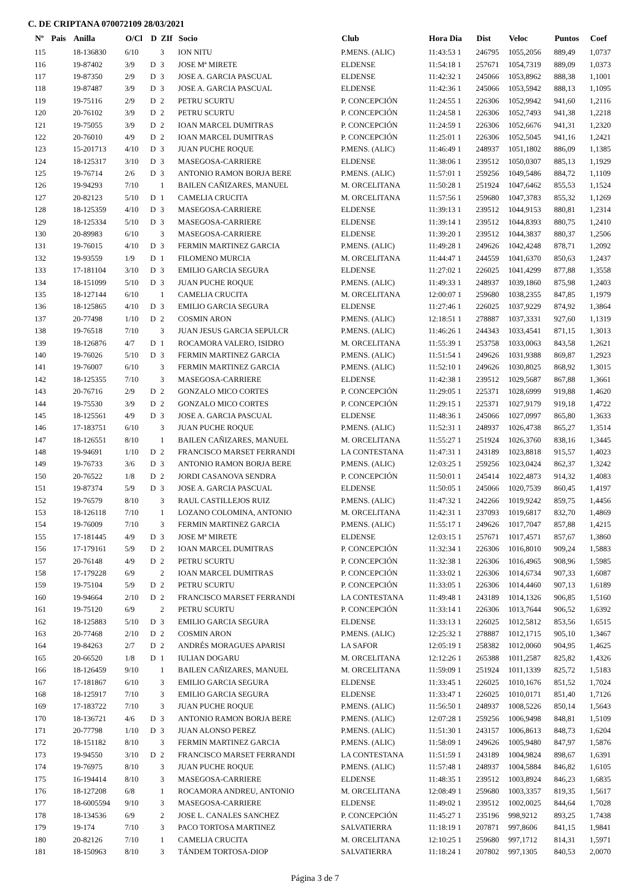C. DE CRIPTANA 070072109 28/03/2021
| Nº | Pais | Anilla | O/Cl | D | ZIf | Socio | Club | Hora Dia | Dist | Veloc | Puntos | Coef |
| --- | --- | --- | --- | --- | --- | --- | --- | --- | --- | --- | --- | --- |
| 115 | | 18-136830 | 6/10 | | 3 | ION NITU | P.MENS. (ALIC) | 11:43:53 1 | 246795 | 1055,2056 | 889,49 | 1,0737 |
| 116 | | 19-87402 | 3/9 | D | 3 | JOSE Mª MIRETE | ELDENSE | 11:54:18 1 | 257671 | 1054,7319 | 889,09 | 1,0373 |
| 117 | | 19-87350 | 2/9 | D | 3 | JOSE A. GARCIA PASCUAL | ELDENSE | 11:42:32 1 | 245066 | 1053,8962 | 888,38 | 1,1001 |
| 118 | | 19-87487 | 3/9 | D | 3 | JOSE A. GARCIA PASCUAL | ELDENSE | 11:42:36 1 | 245066 | 1053,5942 | 888,13 | 1,1095 |
| 119 | | 19-75116 | 2/9 | D | 2 | PETRU SCURTU | P. CONCEPCIÓN | 11:24:55 1 | 226306 | 1052,9942 | 941,60 | 1,2116 |
| 120 | | 20-76102 | 3/9 | D | 2 | PETRU SCURTU | P. CONCEPCIÓN | 11:24:58 1 | 226306 | 1052,7493 | 941,38 | 1,2218 |
| 121 | | 19-75055 | 3/9 | D | 2 | IOAN MARCEL DUMITRAS | P. CONCEPCIÓN | 11:24:59 1 | 226306 | 1052,6676 | 941,31 | 1,2320 |
| 122 | | 20-76010 | 4/9 | D | 2 | IOAN MARCEL DUMITRAS | P. CONCEPCIÓN | 11:25:01 1 | 226306 | 1052,5045 | 941,16 | 1,2421 |
| 123 | | 15-201713 | 4/10 | D | 3 | JUAN PUCHE ROQUE | P.MENS. (ALIC) | 11:46:49 1 | 248937 | 1051,1802 | 886,09 | 1,1385 |
| 124 | | 18-125317 | 3/10 | D | 3 | MASEGOSA-CARRIERE | ELDENSE | 11:38:06 1 | 239512 | 1050,0307 | 885,13 | 1,1929 |
| 125 | | 19-76714 | 2/6 | D | 3 | ANTONIO RAMON BORJA BERE | P.MENS. (ALIC) | 11:57:01 1 | 259256 | 1049,5486 | 884,72 | 1,1109 |
| 126 | | 19-94293 | 7/10 | | 1 | BAILEN CAÑIZARES, MANUEL | M. ORCELITANA | 11:50:28 1 | 251924 | 1047,6462 | 855,53 | 1,1524 |
| 127 | | 20-82123 | 5/10 | D | 1 | CAMELIA CRUCITA | M. ORCELITANA | 11:57:56 1 | 259680 | 1047,3783 | 855,32 | 1,1269 |
| 128 | | 18-125359 | 4/10 | D | 3 | MASEGOSA-CARRIERE | ELDENSE | 11:39:13 1 | 239512 | 1044,9153 | 880,81 | 1,2314 |
| 129 | | 18-125334 | 5/10 | D | 3 | MASEGOSA-CARRIERE | ELDENSE | 11:39:14 1 | 239512 | 1044,8393 | 880,75 | 1,2410 |
| 130 | | 20-89983 | 6/10 | | 3 | MASEGOSA-CARRIERE | ELDENSE | 11:39:20 1 | 239512 | 1044,3837 | 880,37 | 1,2506 |
| 131 | | 19-76015 | 4/10 | D | 3 | FERMIN MARTINEZ GARCIA | P.MENS. (ALIC) | 11:49:28 1 | 249626 | 1042,4248 | 878,71 | 1,2092 |
| 132 | | 19-93559 | 1/9 | D | 1 | FILOMENO MURCIA | M. ORCELITANA | 11:44:47 1 | 244559 | 1041,6370 | 850,63 | 1,2437 |
| 133 | | 17-181104 | 3/10 | D | 3 | EMILIO GARCIA SEGURA | ELDENSE | 11:27:02 1 | 226025 | 1041,4299 | 877,88 | 1,3558 |
| 134 | | 18-151099 | 5/10 | D | 3 | JUAN PUCHE ROQUE | P.MENS. (ALIC) | 11:49:33 1 | 248937 | 1039,1860 | 875,98 | 1,2403 |
| 135 | | 18-127144 | 6/10 | | 1 | CAMELIA CRUCITA | M. ORCELITANA | 12:00:07 1 | 259680 | 1038,2355 | 847,85 | 1,1979 |
| 136 | | 18-125865 | 4/10 | D | 3 | EMILIO GARCIA SEGURA | ELDENSE | 11:27:46 1 | 226025 | 1037,9229 | 874,92 | 1,3864 |
| 137 | | 20-77498 | 1/10 | D | 2 | COSMIN ARON | P.MENS. (ALIC) | 12:18:51 1 | 278887 | 1037,3331 | 927,60 | 1,1319 |
| 138 | | 19-76518 | 7/10 | | 3 | JUAN JESUS GARCIA SEPULCR | P.MENS. (ALIC) | 11:46:26 1 | 244343 | 1033,4541 | 871,15 | 1,3013 |
| 139 | | 18-126876 | 4/7 | D | 1 | ROCAMORA VALERO, ISIDRO | M. ORCELITANA | 11:55:39 1 | 253758 | 1033,0063 | 843,58 | 1,2621 |
| 140 | | 19-76026 | 5/10 | D | 3 | FERMIN MARTINEZ GARCIA | P.MENS. (ALIC) | 11:51:54 1 | 249626 | 1031,9388 | 869,87 | 1,2923 |
| 141 | | 19-76007 | 6/10 | | 3 | FERMIN MARTINEZ GARCIA | P.MENS. (ALIC) | 11:52:10 1 | 249626 | 1030,8025 | 868,92 | 1,3015 |
| 142 | | 18-125355 | 7/10 | | 3 | MASEGOSA-CARRIERE | ELDENSE | 11:42:38 1 | 239512 | 1029,5687 | 867,88 | 1,3661 |
| 143 | | 20-76716 | 2/9 | D | 2 | GONZALO MICO CORTES | P. CONCEPCIÓN | 11:29:05 1 | 225371 | 1028,6999 | 919,88 | 1,4620 |
| 144 | | 19-75530 | 3/9 | D | 2 | GONZALO MICO CORTES | P. CONCEPCIÓN | 11:29:15 1 | 225371 | 1027,9179 | 919,18 | 1,4722 |
| 145 | | 18-125561 | 4/9 | D | 3 | JOSE A. GARCIA PASCUAL | ELDENSE | 11:48:36 1 | 245066 | 1027,0997 | 865,80 | 1,3633 |
| 146 | | 17-183751 | 6/10 | | 3 | JUAN PUCHE ROQUE | P.MENS. (ALIC) | 11:52:31 1 | 248937 | 1026,4738 | 865,27 | 1,3514 |
| 147 | | 18-126551 | 8/10 | | 1 | BAILEN CAÑIZARES, MANUEL | M. ORCELITANA | 11:55:27 1 | 251924 | 1026,3760 | 838,16 | 1,3445 |
| 148 | | 19-94691 | 1/10 | D | 2 | FRANCISCO MARSET FERRANDI | LA CONTESTANA | 11:47:31 1 | 243189 | 1023,8818 | 915,57 | 1,4023 |
| 149 | | 19-76733 | 3/6 | D | 3 | ANTONIO RAMON BORJA BERE | P.MENS. (ALIC) | 12:03:25 1 | 259256 | 1023,0424 | 862,37 | 1,3242 |
| 150 | | 20-76522 | 1/8 | D | 2 | JORDI CASANOVA SENDRA | P. CONCEPCIÓN | 11:50:01 1 | 245414 | 1022,4873 | 914,32 | 1,4083 |
| 151 | | 19-87374 | 5/9 | D | 3 | JOSE A. GARCIA PASCUAL | ELDENSE | 11:50:05 1 | 245066 | 1020,7539 | 860,45 | 1,4197 |
| 152 | | 19-76579 | 8/10 | | 3 | RAUL CASTILLEJOS RUIZ | P.MENS. (ALIC) | 11:47:32 1 | 242266 | 1019,9242 | 859,75 | 1,4456 |
| 153 | | 18-126118 | 7/10 | | 1 | LOZANO COLOMINA, ANTONIO | M. ORCELITANA | 11:42:31 1 | 237093 | 1019,6817 | 832,70 | 1,4869 |
| 154 | | 19-76009 | 7/10 | | 3 | FERMIN MARTINEZ GARCIA | P.MENS. (ALIC) | 11:55:17 1 | 249626 | 1017,7047 | 857,88 | 1,4215 |
| 155 | | 17-181445 | 4/9 | D | 3 | JOSE Mª MIRETE | ELDENSE | 12:03:15 1 | 257671 | 1017,4571 | 857,67 | 1,3860 |
| 156 | | 17-179161 | 5/9 | D | 2 | IOAN MARCEL DUMITRAS | P. CONCEPCIÓN | 11:32:34 1 | 226306 | 1016,8010 | 909,24 | 1,5883 |
| 157 | | 20-76148 | 4/9 | D | 2 | PETRU SCURTU | P. CONCEPCIÓN | 11:32:38 1 | 226306 | 1016,4965 | 908,96 | 1,5985 |
| 158 | | 17-179228 | 6/9 | | 2 | IOAN MARCEL DUMITRAS | P. CONCEPCIÓN | 11:33:02 1 | 226306 | 1014,6734 | 907,33 | 1,6087 |
| 159 | | 19-75104 | 5/9 | D | 2 | PETRU SCURTU | P. CONCEPCIÓN | 11:33:05 1 | 226306 | 1014,4460 | 907,13 | 1,6189 |
| 160 | | 19-94664 | 2/10 | D | 2 | FRANCISCO MARSET FERRANDI | LA CONTESTANA | 11:49:48 1 | 243189 | 1014,1326 | 906,85 | 1,5160 |
| 161 | | 19-75120 | 6/9 | | 2 | PETRU SCURTU | P. CONCEPCIÓN | 11:33:14 1 | 226306 | 1013,7644 | 906,52 | 1,6392 |
| 162 | | 18-125883 | 5/10 | D | 3 | EMILIO GARCIA SEGURA | ELDENSE | 11:33:13 1 | 226025 | 1012,5812 | 853,56 | 1,6515 |
| 163 | | 20-77468 | 2/10 | D | 2 | COSMIN ARON | P.MENS. (ALIC) | 12:25:32 1 | 278887 | 1012,1715 | 905,10 | 1,3467 |
| 164 | | 19-84263 | 2/7 | D | 2 | ANDRÉS MORAGUES APARISI | LA SAFOR | 12:05:19 1 | 258382 | 1012,0060 | 904,95 | 1,4625 |
| 165 | | 20-66520 | 1/8 | D | 1 | IULIAN DOGARU | M. ORCELITANA | 12:12:26 1 | 265388 | 1011,2587 | 825,82 | 1,4326 |
| 166 | | 18-126459 | 9/10 | | 1 | BAILEN CAÑIZARES, MANUEL | M. ORCELITANA | 11:59:09 1 | 251924 | 1011,1339 | 825,72 | 1,5183 |
| 167 | | 17-181867 | 6/10 | | 3 | EMILIO GARCIA SEGURA | ELDENSE | 11:33:45 1 | 226025 | 1010,1676 | 851,52 | 1,7024 |
| 168 | | 18-125917 | 7/10 | | 3 | EMILIO GARCIA SEGURA | ELDENSE | 11:33:47 1 | 226025 | 1010,0171 | 851,40 | 1,7126 |
| 169 | | 17-183722 | 7/10 | | 3 | JUAN PUCHE ROQUE | P.MENS. (ALIC) | 11:56:50 1 | 248937 | 1008,5226 | 850,14 | 1,5643 |
| 170 | | 18-136721 | 4/6 | D | 3 | ANTONIO RAMON BORJA BERE | P.MENS. (ALIC) | 12:07:28 1 | 259256 | 1006,9498 | 848,81 | 1,5109 |
| 171 | | 20-77798 | 1/10 | D | 3 | JUAN ALONSO PEREZ | P.MENS. (ALIC) | 11:51:30 1 | 243157 | 1006,8613 | 848,73 | 1,6204 |
| 172 | | 18-151182 | 8/10 | | 3 | FERMIN MARTINEZ GARCIA | P.MENS. (ALIC) | 11:58:09 1 | 249626 | 1005,9480 | 847,97 | 1,5876 |
| 173 | | 19-94550 | 3/10 | D | 2 | FRANCISCO MARSET FERRANDI | LA CONTESTANA | 11:51:59 1 | 243189 | 1004,9824 | 898,67 | 1,6391 |
| 174 | | 19-76975 | 8/10 | | 3 | JUAN PUCHE ROQUE | P.MENS. (ALIC) | 11:57:48 1 | 248937 | 1004,5884 | 846,82 | 1,6105 |
| 175 | | 16-194414 | 8/10 | | 3 | MASEGOSA-CARRIERE | ELDENSE | 11:48:35 1 | 239512 | 1003,8924 | 846,23 | 1,6835 |
| 176 | | 18-127208 | 6/8 | | 1 | ROCAMORA ANDREU, ANTONIO | M. ORCELITANA | 12:08:49 1 | 259680 | 1003,3357 | 819,35 | 1,5617 |
| 177 | | 18-6005594 | 9/10 | | 3 | MASEGOSA-CARRIERE | ELDENSE | 11:49:02 1 | 239512 | 1002,0025 | 844,64 | 1,7028 |
| 178 | | 18-134536 | 6/9 | | 2 | JOSE L. CANALES SANCHEZ | P. CONCEPCIÓN | 11:45:27 1 | 235196 | 998,9212 | 893,25 | 1,7438 |
| 179 | | 19-174 | 7/10 | | 3 | PACO TORTOSA MARTINEZ | SALVATIERRA | 11:18:19 1 | 207871 | 997,8606 | 841,15 | 1,9841 |
| 180 | | 20-82126 | 7/10 | | 1 | CAMELIA CRUCITA | M. ORCELITANA | 12:10:25 1 | 259680 | 997,1712 | 814,31 | 1,5971 |
| 181 | | 18-150963 | 8/10 | | 3 | TÁNDEM TORTOSA-DIOP | SALVATIERRA | 11:18:24 1 | 207802 | 997,1305 | 840,53 | 2,0070 |
Página 3 de 7